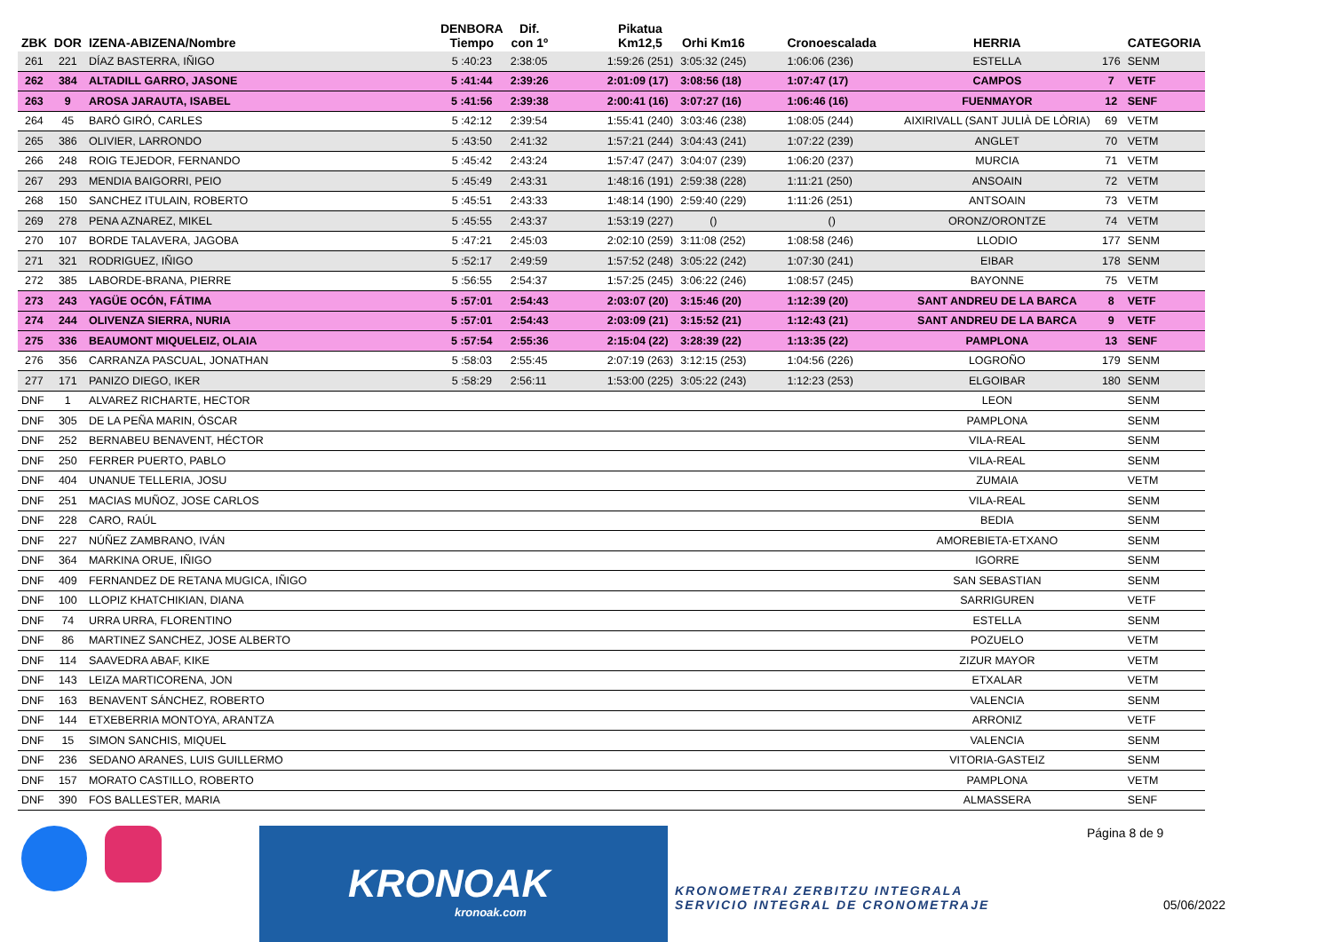| ZBK | DOR | IZENA-ABIZENA/Nombre | | DENBORA Tiempo | Dif. con 1º | | Pikatua Km12,5 | Orhi Km16 | | Cronoescalada | | HERRIA | | CATEGORIA |
| --- | --- | --- | --- | --- | --- | --- | --- | --- | --- | --- | --- | --- | --- | --- |
| 261 | 221 | DÍAZ BASTERRA, IÑIGO | | 5 :40:23 | 2:38:05 | | 1:59:26 (251) | 3:05:32 (245) | | 1:06:06 (236) | | ESTELLA | 176 | SENM |
| 262 | 384 | ALTADILL GARRO, JASONE | | 5 :41:44 | 2:39:26 | | 2:01:09 (17) | 3:08:56 (18) | | 1:07:47 (17) | | CAMPOS | 7 | VETF |
| 263 | 9 | AROSA JARAUTA, ISABEL | | 5 :41:56 | 2:39:38 | | 2:00:41 (16) | 3:07:27 (16) | | 1:06:46 (16) | | FUENMAYOR | 12 | SENF |
| 264 | 45 | BARÓ GIRÓ, CARLES | | 5 :42:12 | 2:39:54 | | 1:55:41 (240) | 3:03:46 (238) | | 1:08:05 (244) | | AIXIRIVALL (SANT JULIÀ DE LÒRIA) | 69 | VETM |
| 265 | 386 | OLIVIER, LARRONDO | | 5 :43:50 | 2:41:32 | | 1:57:21 (244) | 3:04:43 (241) | | 1:07:22 (239) | | ANGLET | 70 | VETM |
| 266 | 248 | ROIG TEJEDOR, FERNANDO | | 5 :45:42 | 2:43:24 | | 1:57:47 (247) | 3:04:07 (239) | | 1:06:20 (237) | | MURCIA | 71 | VETM |
| 267 | 293 | MENDIA BAIGORRI, PEIO | | 5 :45:49 | 2:43:31 | | 1:48:16 (191) | 2:59:38 (228) | | 1:11:21 (250) | | ANSOAIN | 72 | VETM |
| 268 | 150 | SANCHEZ ITULAIN, ROBERTO | | 5 :45:51 | 2:43:33 | | 1:48:14 (190) | 2:59:40 (229) | | 1:11:26 (251) | | ANTSOAIN | 73 | VETM |
| 269 | 278 | PENA AZNAREZ, MIKEL | | 5 :45:55 | 2:43:37 | | 1:53:19 (227) | () | | () | | ORONZ/ORONTZE | 74 | VETM |
| 270 | 107 | BORDE TALAVERA, JAGOBA | | 5 :47:21 | 2:45:03 | | 2:02:10 (259) | 3:11:08 (252) | | 1:08:58 (246) | | LLODIO | 177 | SENM |
| 271 | 321 | RODRIGUEZ, IÑIGO | | 5 :52:17 | 2:49:59 | | 1:57:52 (248) | 3:05:22 (242) | | 1:07:30 (241) | | EIBAR | 178 | SENM |
| 272 | 385 | LABORDE-BRANA, PIERRE | | 5 :56:55 | 2:54:37 | | 1:57:25 (245) | 3:06:22 (246) | | 1:08:57 (245) | | BAYONNE | 75 | VETM |
| 273 | 243 | YAGÜE OCÓN, FÁTIMA | | 5 :57:01 | 2:54:43 | | 2:03:07 (20) | 3:15:46 (20) | | 1:12:39 (20) | | SANT ANDREU DE LA BARCA | 8 | VETF |
| 274 | 244 | OLIVENZA SIERRA, NURIA | | 5 :57:01 | 2:54:43 | | 2:03:09 (21) | 3:15:52 (21) | | 1:12:43 (21) | | SANT ANDREU DE LA BARCA | 9 | VETF |
| 275 | 336 | BEAUMONT MIQUELEIZ, OLAIA | | 5 :57:54 | 2:55:36 | | 2:15:04 (22) | 3:28:39 (22) | | 1:13:35 (22) | | PAMPLONA | 13 | SENF |
| 276 | 356 | CARRANZA PASCUAL, JONATHAN | | 5 :58:03 | 2:55:45 | | 2:07:19 (263) | 3:12:15 (253) | | 1:04:56 (226) | | LOGROÑO | 179 | SENM |
| 277 | 171 | PANIZO DIEGO, IKER | | 5 :58:29 | 2:56:11 | | 1:53:00 (225) | 3:05:22 (243) | | 1:12:23 (253) | | ELGOIBAR | 180 | SENM |
| DNF | 1 | ALVAREZ RICHARTE, HECTOR | | | | | | | | | | LEON | | SENM |
| DNF | 305 | DE LA PEÑA MARIN, ÓSCAR | | | | | | | | | | PAMPLONA | | SENM |
| DNF | 252 | BERNABEU BENAVENT, HÉCTOR | | | | | | | | | | VILA-REAL | | SENM |
| DNF | 250 | FERRER PUERTO, PABLO | | | | | | | | | | VILA-REAL | | SENM |
| DNF | 404 | UNANUE TELLERIA, JOSU | | | | | | | | | | ZUMAIA | | VETM |
| DNF | 251 | MACIAS MUÑOZ, JOSE CARLOS | | | | | | | | | | VILA-REAL | | SENM |
| DNF | 228 | CARO, RAÚL | | | | | | | | | | BEDIA | | SENM |
| DNF | 227 | NÚÑEZ ZAMBRANO, IVÁN | | | | | | | | | | AMOREBIETA-ETXANO | | SENM |
| DNF | 364 | MARKINA ORUE, IÑIGO | | | | | | | | | | IGORRE | | SENM |
| DNF | 409 | FERNANDEZ DE RETANA MUGICA, IÑIGO | | | | | | | | | | SAN SEBASTIAN | | SENM |
| DNF | 100 | LLOPIZ KHATCHIKIAN, DIANA | | | | | | | | | | SARRIGUREN | | VETF |
| DNF | 74 | URRA URRA, FLORENTINO | | | | | | | | | | ESTELLA | | SENM |
| DNF | 86 | MARTINEZ SANCHEZ, JOSE ALBERTO | | | | | | | | | | POZUELO | | VETM |
| DNF | 114 | SAAVEDRA ABAF, KIKE | | | | | | | | | | ZIZUR MAYOR | | VETM |
| DNF | 143 | LEIZA MARTICORENA, JON | | | | | | | | | | ETXALAR | | VETM |
| DNF | 163 | BENAVENT SÁNCHEZ, ROBERTO | | | | | | | | | | VALENCIA | | SENM |
| DNF | 144 | ETXEBERRIA MONTOYA, ARANTZA | | | | | | | | | | ARRONIZ | | VETF |
| DNF | 15 | SIMON SANCHIS, MIQUEL | | | | | | | | | | VALENCIA | | SENM |
| DNF | 236 | SEDANO ARANES, LUIS GUILLERMO | | | | | | | | | | VITORIA-GASTEIZ | | SENM |
| DNF | 157 | MORATO CASTILLO, ROBERTO | | | | | | | | | | PAMPLONA | | VETM |
| DNF | 390 | FOS BALLESTER, MARIA | | | | | | | | | | ALMASSERA | | SENF |
KRONOAK
kronoak.com
KRONOMETRAI ZERBITZU INTEGRALA
SERVICIO INTEGRAL DE CRONOMETRAJE
Página 8 de 9
05/06/2022